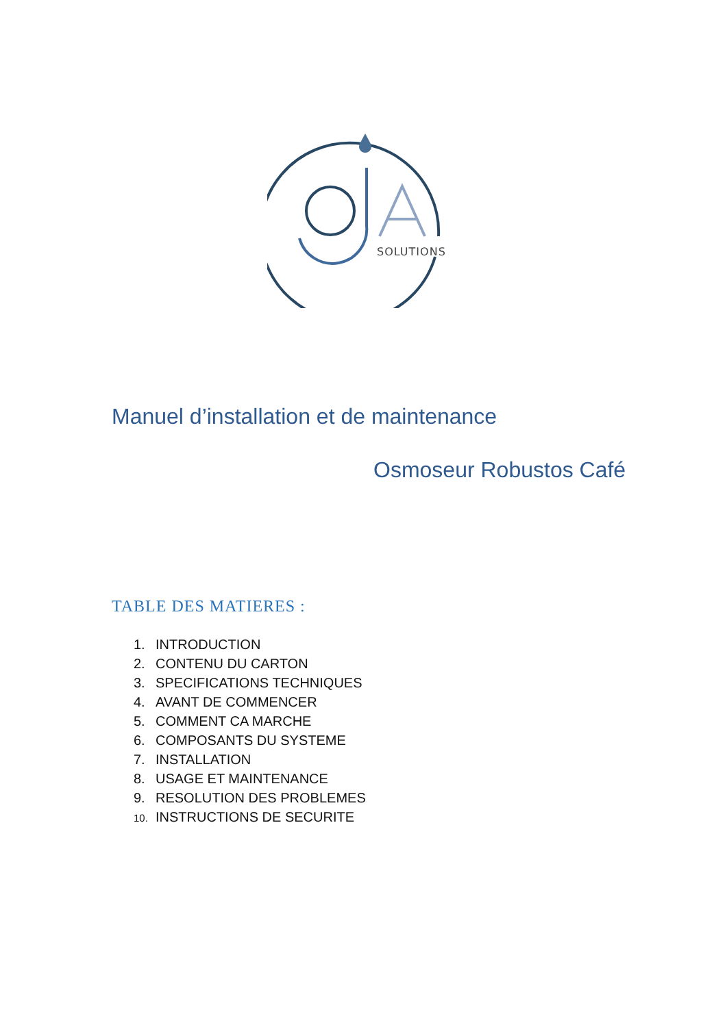SOLUTIONS
Manuel d’installation et de maintenance
Osmoseur Robustos Café
TABLE DES MATIERES :
1. INTRODUCTION
2. CONTENU DU CARTON
3. SPECIFICATIONS TECHNIQUES
4. AVANT DE COMMENCER
5. COMMENT CA MARCHE
6. COMPOSANTS DU SYSTEME
7. INSTALLATION
8. USAGE ET MAINTENANCE
9. RESOLUTION DES PROBLEMES
10. INSTRUCTIONS DE SECURITE